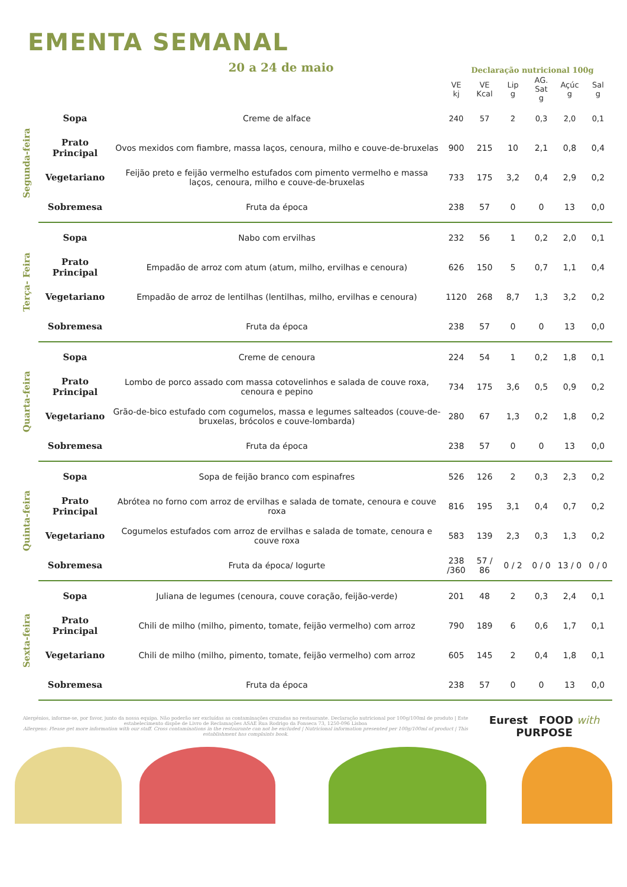EMENTA SEMANAL
20 a 24 de maio
Declaração nutricional 100g
| | | | VE kj | VE Kcal | Lip g | AG. Sat g | Açúc g | Sal g |
| --- | --- | --- | --- | --- | --- | --- | --- | --- |
| Segunda-feira | Sopa | Creme de alface | 240 | 57 | 2 | 0,3 | 2,0 | 0,1 |
| | Prato Principal | Ovos mexidos com fiambre, massa laços, cenoura, milho e couve-de-bruxelas | 900 | 215 | 10 | 2,1 | 0,8 | 0,4 |
| | Vegetariano | Feijão preto e feijão vermelho estufados com pimento vermelho e massa laços, cenoura, milho e couve-de-bruxelas | 733 | 175 | 3,2 | 0,4 | 2,9 | 0,2 |
| | Sobremesa | Fruta da época | 238 | 57 | 0 | 0 | 13 | 0,0 |
| Terça- Feira | Sopa | Nabo com ervilhas | 232 | 56 | 1 | 0,2 | 2,0 | 0,1 |
| | Prato Principal | Empadão de arroz com atum (atum, milho, ervilhas e cenoura) | 626 | 150 | 5 | 0,7 | 1,1 | 0,4 |
| | Vegetariano | Empadão de arroz de lentilhas (lentilhas, milho, ervilhas e cenoura) | 1120 | 268 | 8,7 | 1,3 | 3,2 | 0,2 |
| | Sobremesa | Fruta da época | 238 | 57 | 0 | 0 | 13 | 0,0 |
| Quarta-feira | Sopa | Creme de cenoura | 224 | 54 | 1 | 0,2 | 1,8 | 0,1 |
| | Prato Principal | Lombo de porco assado com massa cotovelinhos e salada de couve roxa, cenoura e pepino | 734 | 175 | 3,6 | 0,5 | 0,9 | 0,2 |
| | Vegetariano | Grão-de-bico estufado com cogumelos, massa e legumes salteados (couve-de-bruxelas, brócolos e couve-lombarda) | 280 | 67 | 1,3 | 0,2 | 1,8 | 0,2 |
| | Sobremesa | Fruta da época | 238 | 57 | 0 | 0 | 13 | 0,0 |
| Quinta-feira | Sopa | Sopa de feijão branco com espinafres | 526 | 126 | 2 | 0,3 | 2,3 | 0,2 |
| | Prato Principal | Abrótea no forno com arroz de ervilhas e salada de tomate, cenoura e couve roxa | 816 | 195 | 3,1 | 0,4 | 0,7 | 0,2 |
| | Vegetariano | Cogumelos estufados com arroz de ervilhas e salada de tomate, cenoura e couve roxa | 583 | 139 | 2,3 | 0,3 | 1,3 | 0,2 |
| | Sobremesa | Fruta da época/ Iogurte | 238 /360 | 57 / 86 | 0 / 2 | 0 / 0 | 13 / 0 | 0 / 0 |
| Sexta-feira | Sopa | Juliana de legumes (cenoura, couve coração, feijão-verde) | 201 | 48 | 2 | 0,3 | 2,4 | 0,1 |
| | Prato Principal | Chili de milho (milho, pimento, tomate, feijão vermelho) com arroz | 790 | 189 | 6 | 0,6 | 1,7 | 0,1 |
| | Vegetariano | Chili de milho (milho, pimento, tomate, feijão vermelho) com arroz | 605 | 145 | 2 | 0,4 | 1,8 | 0,1 |
| | Sobremesa | Fruta da época | 238 | 57 | 0 | 0 | 13 | 0,0 |
Alergénios, informe-se, por favor, junto da nossa equipa. Não poderão ser excluídas as contaminações cruzadas no restaurante. Declaração nutricional por 100g/100ml de produto | Este estabelecimento dispõe de Livro de Reclamações ASAE Rua Rodrigo da Fonseca 73, 1250-096 Lisboa
Allergens: Please get more information with our staff. Cross contaminations in the restaurante can not be excluded | Nutricional information presented per 100g/100ml of product | This establishment has complaints book.
Eurest FOOD with
PURPOSE